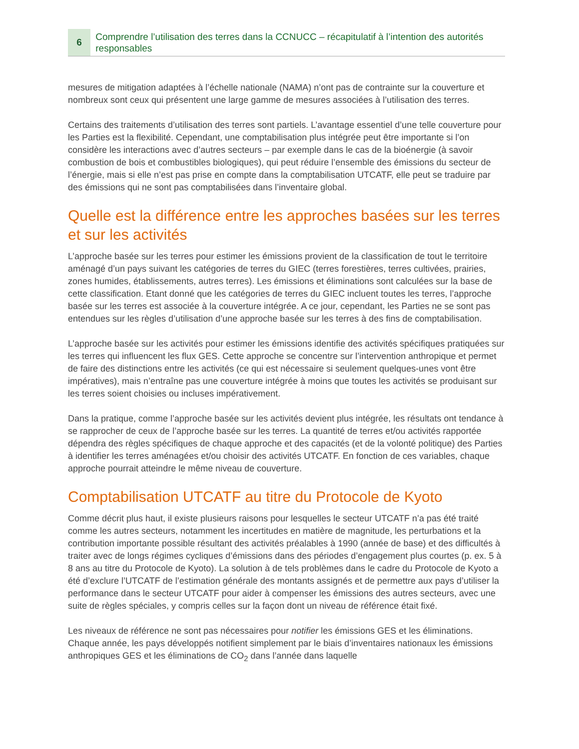6
Comprendre l’utilisation des terres dans la CCNUCC – récapitulatif à l’intention des autorités responsables
mesures de mitigation adaptées à l’échelle nationale (NAMA) n’ont pas de contrainte sur la couverture et nombreux sont ceux qui présentent une large gamme de mesures associées à l’utilisation des terres.
Certains des traitements d’utilisation des terres sont partiels. L’avantage essentiel d’une telle couverture pour les Parties est la flexibilité. Cependant, une comptabilisation plus intégrée peut être importante si l’on considère les interactions avec d’autres secteurs – par exemple dans le cas de la bioénergie (à savoir combustion de bois et combustibles biologiques), qui peut réduire l’ensemble des émissions du secteur de l’énergie, mais si elle n’est pas prise en compte dans la comptabilisation UTCATF, elle peut se traduire par des émissions qui ne sont pas comptabilisées dans l’inventaire global.
Quelle est la différence entre les approches basées sur les terres et sur les activités
L’approche basée sur les terres pour estimer les émissions provient de la classification de tout le territoire aménagé d’un pays suivant les catégories de terres du GIEC (terres forestières, terres cultivées, prairies, zones humides, établissements, autres terres). Les émissions et éliminations sont calculées sur la base de cette classification. Etant donné que les catégories de terres du GIEC incluent toutes les terres, l’approche basée sur les terres est associée à la couverture intégrée. A ce jour, cependant, les Parties ne se sont pas entendues sur les règles d’utilisation d’une approche basée sur les terres à des fins de comptabilisation.
L’approche basée sur les activités pour estimer les émissions identifie des activités spécifiques pratiquées sur les terres qui influencent les flux GES. Cette approche se concentre sur l’intervention anthropique et permet de faire des distinctions entre les activités (ce qui est nécessaire si seulement quelques-unes vont être impératives), mais n’entraîne pas une couverture intégrée à moins que toutes les activités se produisant sur les terres soient choisies ou incluses impérativement.
Dans la pratique, comme l’approche basée sur les activités devient plus intégrée, les résultats ont tendance à se rapprocher de ceux de l’approche basée sur les terres. La quantité de terres et/ou activités rapportée dépendra des règles spécifiques de chaque approche et des capacités (et de la volonté politique) des Parties à identifier les terres aménagées et/ou choisir des activités UTCATF. En fonction de ces variables, chaque approche pourrait atteindre le même niveau de couverture.
Comptabilisation UTCATF au titre du Protocole de Kyoto
Comme décrit plus haut, il existe plusieurs raisons pour lesquelles le secteur UTCATF n’a pas été traité comme les autres secteurs, notamment les incertitudes en matière de magnitude, les perturbations et la contribution importante possible résultant des activités préalables à 1990 (année de base) et des difficultés à traiter avec de longs régimes cycliques d’émissions dans des périodes d’engagement plus courtes (p. ex. 5 à 8 ans au titre du Protocole de Kyoto). La solution à de tels problèmes dans le cadre du Protocole de Kyoto a été d’exclure l’UTCATF de l’estimation générale des montants assignés et de permettre aux pays d’utiliser la performance dans le secteur UTCATF pour aider à compenser les émissions des autres secteurs, avec une suite de règles spéciales, y compris celles sur la façon dont un niveau de référence était fixé.
Les niveaux de référence ne sont pas nécessaires pour notifier les émissions GES et les éliminations. Chaque année, les pays développés notifient simplement par le biais d’inventaires nationaux les émissions anthropiques GES et les éliminations de CO<sub>2</sub> dans l’année dans laquelle